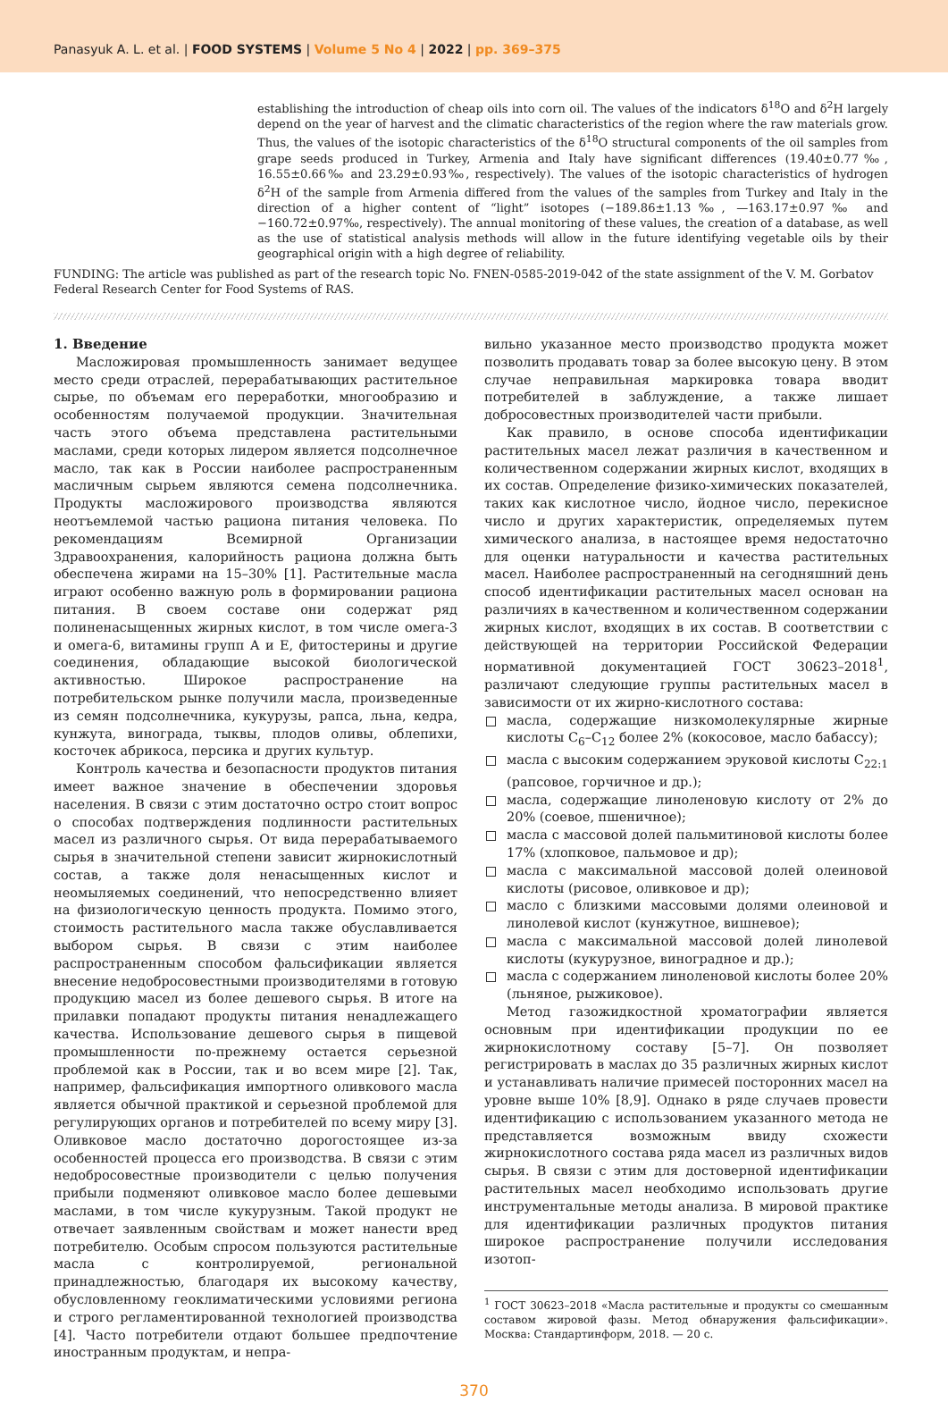Panasyuk A. L. et al. | FOOD SYSTEMS | Volume 5 No 4 | 2022 | pp. 369–375
establishing the introduction of cheap oils into corn oil. The values of the indicators δ<sup>18</sup>O and δ<sup>2</sup>H largely depend on the year of harvest and the climatic characteristics of the region where the raw materials grow. Thus, the values of the isotopic characteristics of the δ<sup>18</sup>O structural components of the oil samples from grape seeds produced in Turkey, Armenia and Italy have significant differences (19.40±0.77‰, 16.55±0.66‰ and 23.29±0.93‰, respectively). The values of the isotopic characteristics of hydrogen δ<sup>2</sup>H of the sample from Armenia differed from the values of the samples from Turkey and Italy in the direction of a higher content of “light” isotopes (−189.86±1.13‰, —163.17±0.97‰ and −160.72±0.97‰, respectively). The annual monitoring of these values, the creation of a database, as well as the use of statistical analysis methods will allow in the future identifying vegetable oils by their geographical origin with a high degree of reliability.
FUNDING: The article was published as part of the research topic No. FNEN-0585-2019-042 of the state assignment of the V. M. Gorbatov Federal Research Center for Food Systems of RAS.
1. Введение
Масложировая промышленность занимает ведущее место среди отраслей, перерабатывающих растительное сырье, по объемам его переработки, многообразию и особенностям получаемой продукции. Значительная часть этого объема представлена растительными маслами, среди которых лидером является подсолнечное масло, так как в России наиболее распространенным масличным сырьем являются семена подсолнечника. Продукты масложирового производства являются неотъемлемой частью рациона питания человека. По рекомендациям Всемирной Организации Здравоохранения, калорийность рациона должна быть обеспечена жирами на 15–30% [1]. Растительные масла играют особенно важную роль в формировании рациона питания. В своем составе они содержат ряд полиненасыщенных жирных кислот, в том числе омега-3 и омега-6, витамины групп А и Е, фитостерины и другие соединения, обладающие высокой биологической активностью. Широкое распространение на потребительском рынке получили масла, произведенные из семян подсолнечника, кукурузы, рапса, льна, кедра, кунжута, винограда, тыквы, плодов оливы, облепихи, косточек абрикоса, персика и других культур.
Контроль качества и безопасности продуктов питания имеет важное значение в обеспечении здоровья населения. В связи с этим достаточно остро стоит вопрос о способах подтверждения подлинности растительных масел из различного сырья. От вида перерабатываемого сырья в значительной степени зависит жирнокислотный состав, а также доля ненасыщенных кислот и неомыляемых соединений, что непосредственно влияет на физиологическую ценность продукта. Помимо этого, стоимость растительного масла также обуславливается выбором сырья. В связи с этим наиболее распространенным способом фальсификации является внесение недобросовестными производителями в готовую продукцию масел из более дешевого сырья. В итоге на прилавки попадают продукты питания ненадлежащего качества. Использование дешевого сырья в пищевой промышленности по-прежнему остается серьезной проблемой как в России, так и во всем мире [2]. Так, например, фальсификация импортного оливкового масла является обычной практикой и серьезной проблемой для регулирующих органов и потребителей по всему миру [3]. Оливковое масло достаточно дорогостоящее из-за особенностей процесса его производства. В связи с этим недобросовестные производители с целью получения прибыли подменяют оливковое масло более дешевыми маслами, в том числе кукурузным. Такой продукт не отвечает заявленным свойствам и может нанести вред потребителю. Особым спросом пользуются растительные масла с контролируемой, региональной принадлежностью, благодаря их высокому качеству, обусловленному геоклиматическими условиями региона и строго регламентированной технологией производства [4]. Часто потребители отдают большее предпочтение иностранным продуктам, и непра-
вильно указанное место производство продукта может позволить продавать товар за более высокую цену. В этом случае неправильная маркировка товара вводит потребителей в заблуждение, а также лишает добросовестных производителей части прибыли.
Как правило, в основе способа идентификации растительных масел лежат различия в качественном и количественном содержании жирных кислот, входящих в их состав. Определение физико-химических показателей, таких как кислотное число, йодное число, перекисное число и других характеристик, определяемых путем химического анализа, в настоящее время недостаточно для оценки натуральности и качества растительных масел. Наиболее распространенный на сегодняшний день способ идентификации растительных масел основан на различиях в качественном и количественном содержании жирных кислот, входящих в их состав. В соответствии с действующей на территории Российской Федерации нормативной документацией ГОСТ 30623–2018<sup>1</sup>, различают следующие группы растительных масел в зависимости от их жирно-кислотного состава:
масла, содержащие низкомолекулярные жирные кислоты C<sub>6</sub>–C<sub>12</sub> более 2% (кокосовое, масло бабассу);
масла с высоким содержанием эруковой кислоты C<sub>22:1</sub> (рапсовое, горчичное и др.);
масла, содержащие линоленовую кислоту от 2% до 20% (соевое, пшеничное);
масла с массовой долей пальмитиновой кислоты более 17% (хлопковое, пальмовое и др);
масла с максимальной массовой долей олеиновой кислоты (рисовое, оливковое и др);
масло с близкими массовыми долями олеиновой и линолевой кислот (кунжутное, вишневое);
масла с максимальной массовой долей линолевой кислоты (кукурузное, виноградное и др.);
масла с содержанием линоленовой кислоты более 20% (льняное, рыжиковое).
Метод газожидкостной хроматографии является основным при идентификации продукции по ее жирнокислотному составу [5–7]. Он позволяет регистрировать в маслах до 35 различных жирных кислот и устанавливать наличие примесей посторонних масел на уровне выше 10% [8,9]. Однако в ряде случаев провести идентификацию с использованием указанного метода не представляется возможным ввиду схожести жирнокислотного состава ряда масел из различных видов сырья. В связи с этим для достоверной идентификации растительных масел необходимо использовать другие инструментальные методы анализа. В мировой практике для идентификации различных продуктов питания широкое распространение получили исследования изотоп-
<sup>1</sup> ГОСТ 30623–2018 «Масла растительные и продукты со смешанным составом жировой фазы. Метод обнаружения фальсификации». Москва: Стандартинформ, 2018. — 20 с.
370